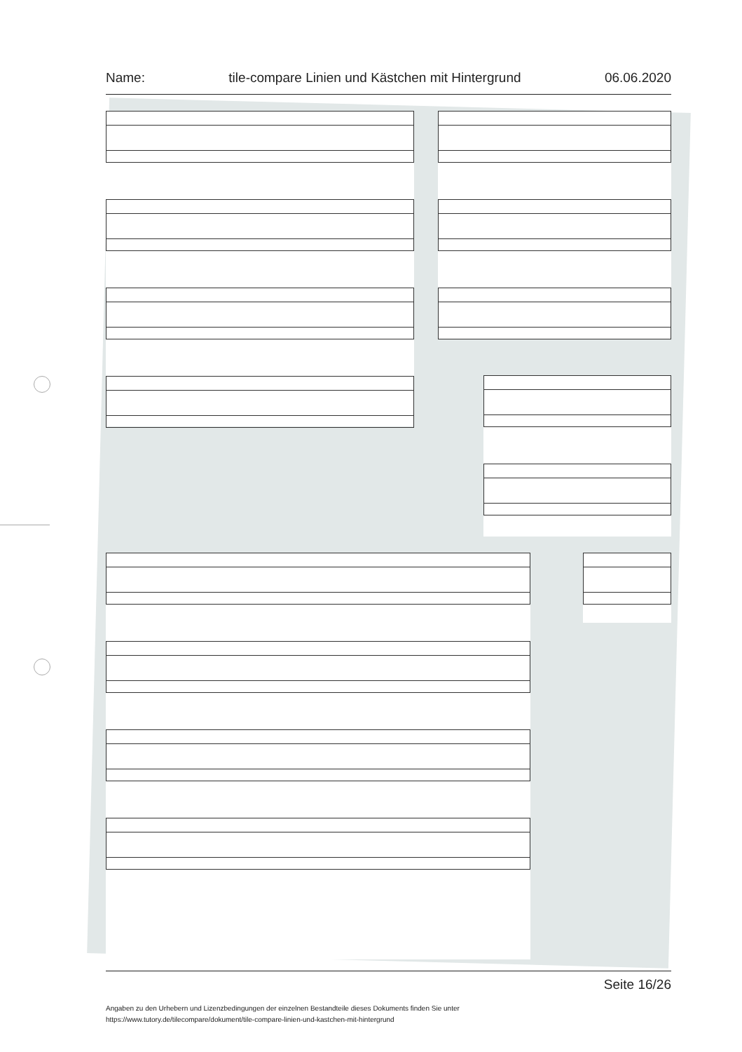Name: tile-compare Linien und Kästchen mit Hintergrund 06.06.2020
Seite 16/26
Angaben zu den Urhebern und Lizenzbedingungen der einzelnen Bestandteile dieses Dokuments finden Sie unter
https://www.tutory.de/tilecompare/dokument/tile-compare-linien-und-kastchen-mit-hintergrund